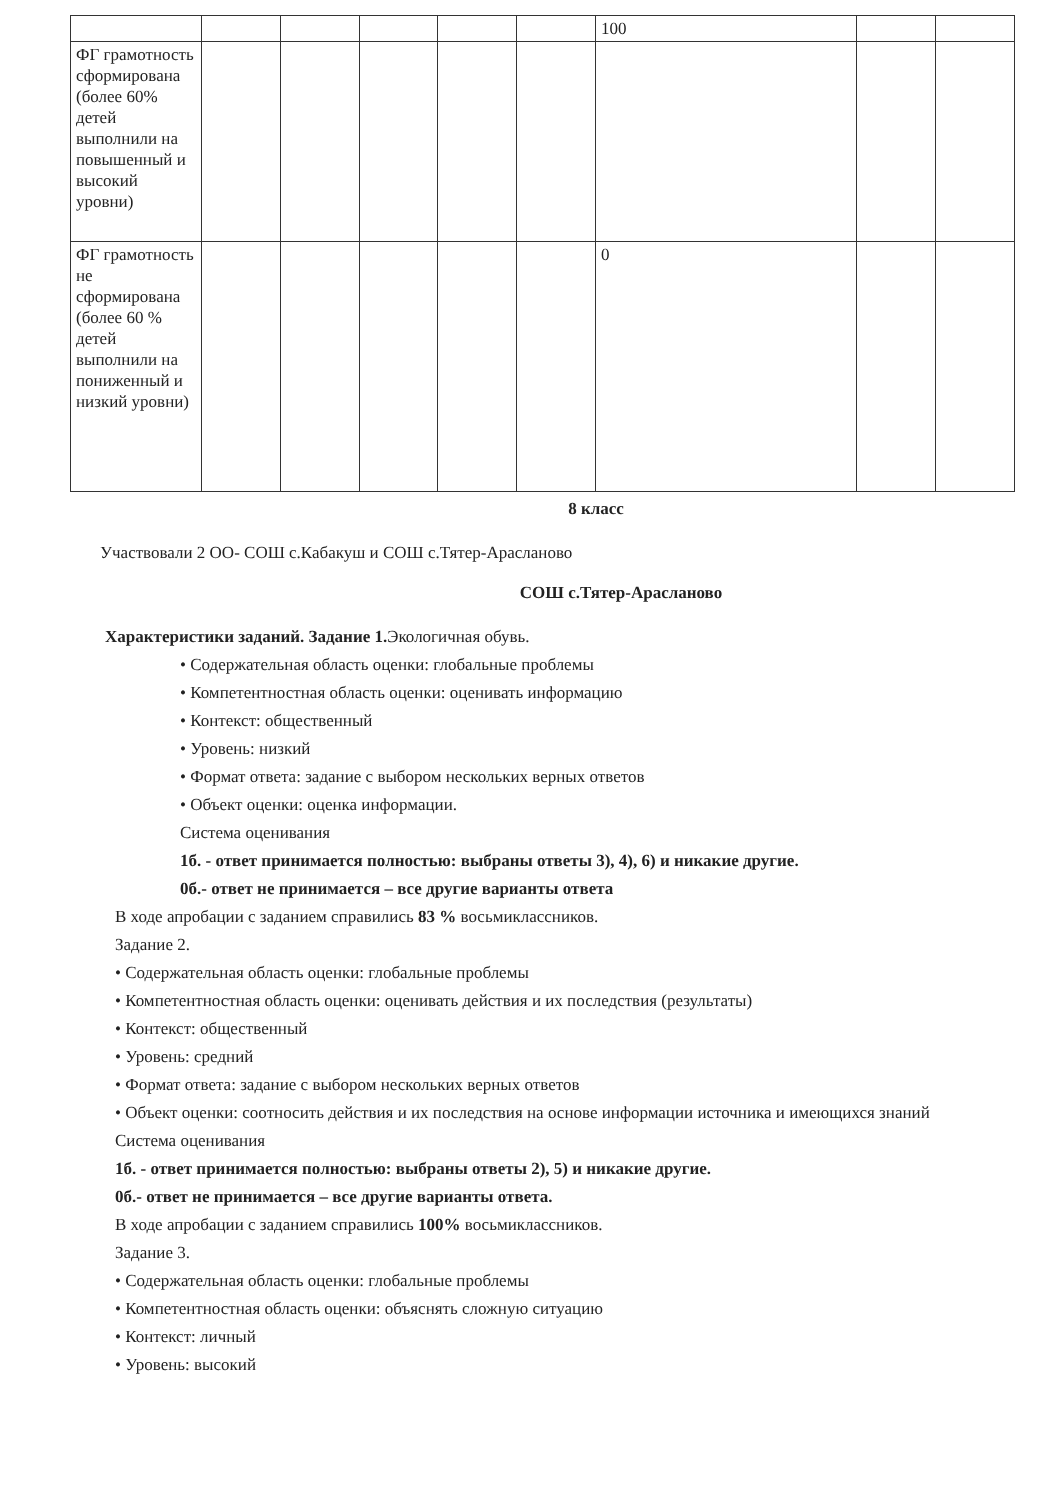| | | | | | | 100 | | |
| ФГ грамотность сформирована (более 60% детей выполнили на повышенный и высокий уровни) | | | | | | | | |
| ФГ грамотность не сформирована (более 60 % детей выполнили на пониженный и низкий уровни) | | | | | | 0 | | |
8 класс
Участвовали 2 ОО- СОШ с.Кабакуш и СОШ с.Тятер-Арасланово
СОШ с.Тятер-Арасланово
Характеристики заданий. Задание 1. Экологичная обувь.
• Содержательная область оценки: глобальные проблемы
• Компетентностная область оценки: оценивать информацию
• Контекст: общественный
• Уровень: низкий
• Формат ответа: задание с выбором нескольких верных ответов
• Объект оценки: оценка информации.
Система оценивания
1б. - ответ принимается полностью: выбраны ответы 3), 4), 6) и никакие другие.
0б.- ответ не принимается – все другие варианты ответа
В ходе апробации с заданием справились 83 % восьмиклассников.
Задание 2.
• Содержательная область оценки: глобальные проблемы
• Компетентностная область оценки: оценивать действия и их последствия (результаты)
• Контекст: общественный
• Уровень: средний
• Формат ответа: задание с выбором нескольких верных ответов
• Объект оценки: соотносить действия и их последствия на основе информации источника и имеющихся знаний
Система оценивания
1б. - ответ принимается полностью: выбраны ответы 2), 5) и никакие другие.
0б.- ответ не принимается – все другие варианты ответа.
В ходе апробации с заданием справились 100% восьмиклассников.
Задание 3.
• Содержательная область оценки: глобальные проблемы
• Компетентностная область оценки: объяснять сложную ситуацию
• Контекст: личный
• Уровень: высокий